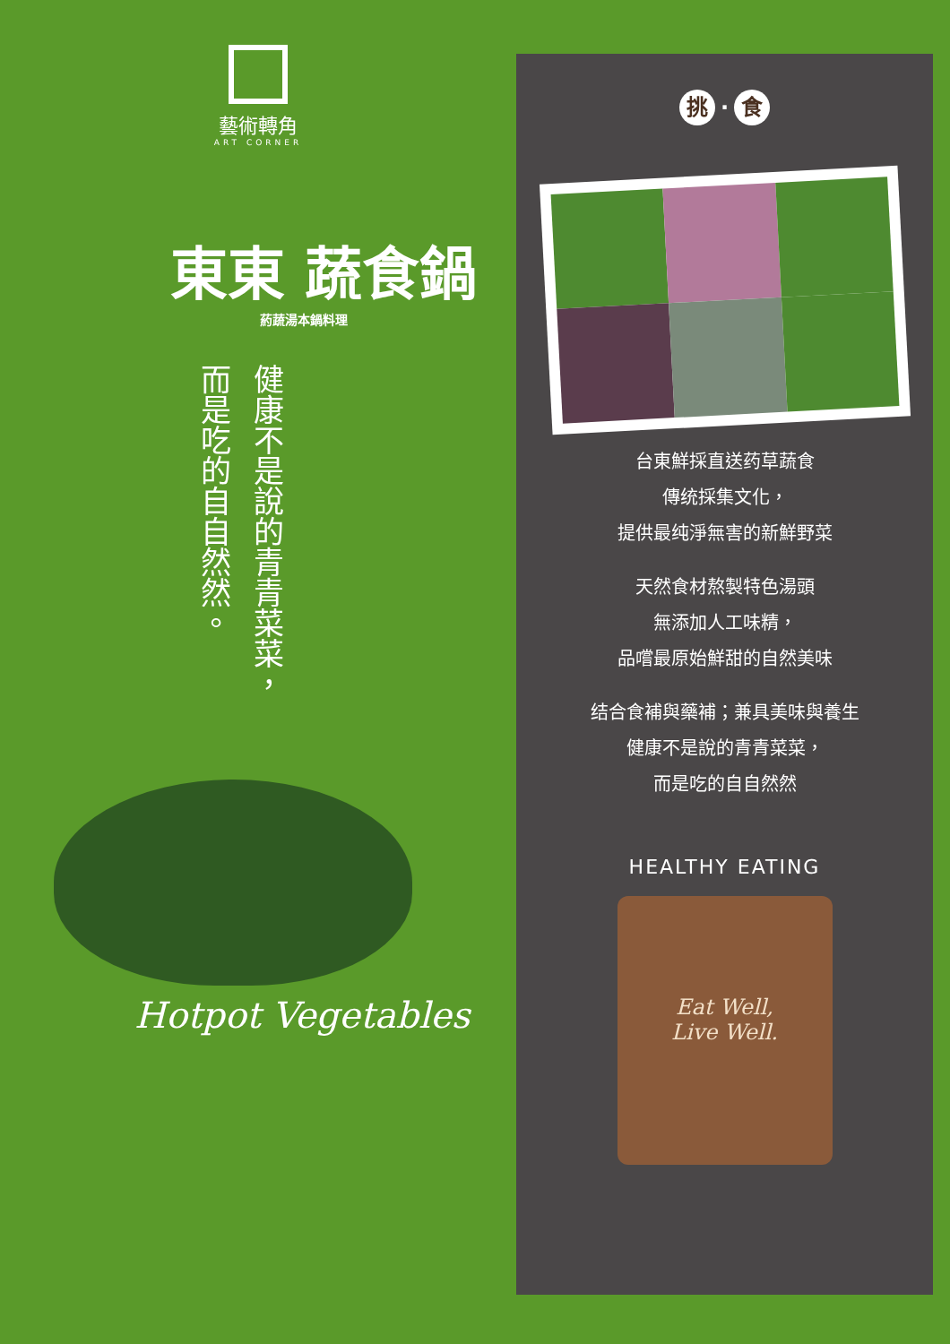藝術轉角
ART CORNER
東東 蔬食鍋
葯蔬湯本鍋料理
健康不是說的青青菜菜，
而是吃的自自然然。
Hotpot Vegetables
挑 · 食
台東鮮採直送药草蔬食
傳统採集文化，
提供最纯淨無害的新鮮野菜
天然食材熬製特色湯頭
無添加人工味精，
品嚐最原始鮮甜的自然美味
结合食補與藥補；兼具美味與養生
健康不是說的青青菜菜，
而是吃的自自然然
HEALTHY EATING
Eat Well,
Live Well.